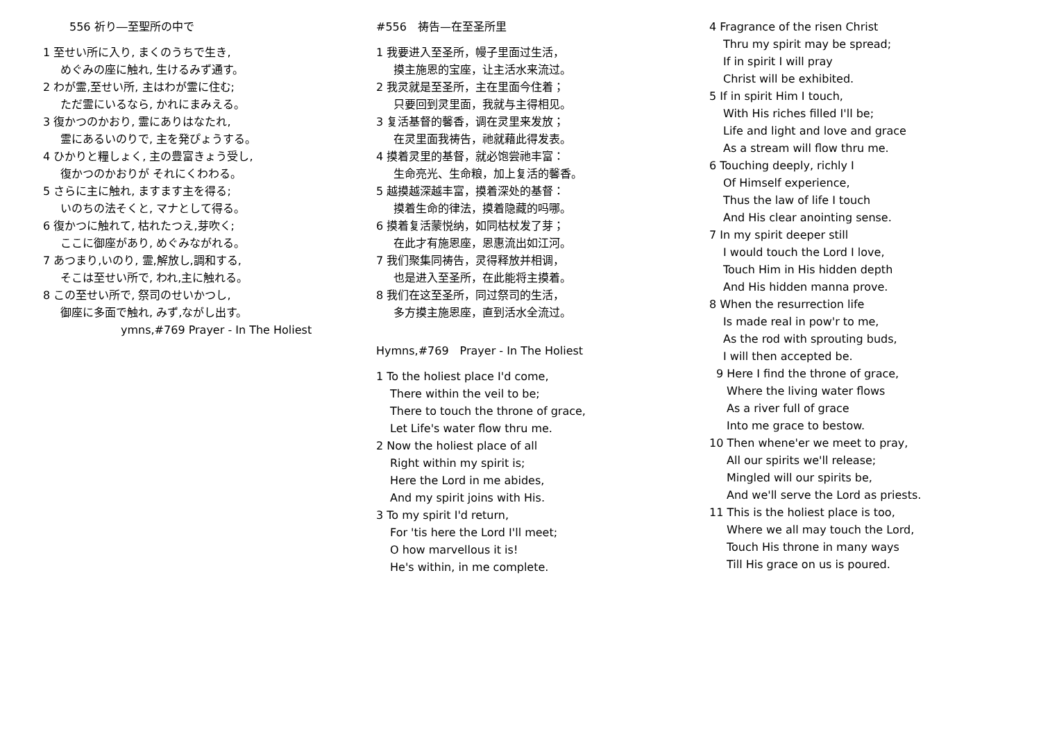556 祈り―至聖所の中で
1 至せい所に入り, まくのうちで生き,
めぐみの座に触れ, 生けるみず通す。
2 わが霊,至せい所, 主はわが霊に住む;
ただ霊にいるなら, かれにまみえる。
3 復かつのかおり, 霊にありはなたれ,
霊にあるいのりで, 主を発ぴょうする。
4 ひかりと糧しょく, 主の豊富きょう受し,
復かつのかおりが それにくわわる。
5 さらに主に触れ, ますます主を得る;
いのちの法そくと, マナとして得る。
6 復かつに触れて, 枯れたつえ,芽吹く;
ここに御座があり, めぐみながれる。
7 あつまり,いのり, 霊,解放し,調和する,
そこは至せい所で, われ,主に触れる。
8 この至せい所で, 祭司のせいかつし,
御座に多面で触れ, みず,ながし出す。
ymns,#769 Prayer - In The Holiest
#556　祷告—在至圣所里
1 我要进入至圣所，幔子里面过生活，
摸主施恩的宝座，让主活水来流过。
2 我灵就是至圣所，主在里面今住着；
只要回到灵里面，我就与主得相见。
3 复活基督的馨香，调在灵里来发放；
在灵里面我祷告，祂就藉此得发表。
4 摸着灵里的基督，就必饱尝祂丰富：
生命亮光、生命粮，加上复活的馨香。
5 越摸越深越丰富，摸着深处的基督：
摸着生命的律法，摸着隐藏的吗哪。
6 摸着复活蒙悦纳，如同枯杖发了芽；
在此才有施恩座，恩惠流出如江河。
7 我们聚集同祷告，灵得释放并相调，
也是进入至圣所，在此能将主摸着。
8 我们在这至圣所，同过祭司的生活，
多方摸主施恩座，直到活水全流过。
Hymns,#769　Prayer - In The Holiest
1 To the holiest place I'd come,
There within the veil to be;
There to touch the throne of grace,
Let Life's water flow thru me.
2 Now the holiest place of all
Right within my spirit is;
Here the Lord in me abides,
And my spirit joins with His.
3 To my spirit I'd return,
For 'tis here the Lord I'll meet;
O how marvellous it is!
He's within, in me complete.
4 Fragrance of the risen Christ
Thru my spirit may be spread;
If in spirit I will pray
Christ will be exhibited.
5 If in spirit Him I touch,
With His riches filled I'll be;
Life and light and love and grace
As a stream will flow thru me.
6 Touching deeply, richly I
Of Himself experience,
Thus the law of life I touch
And His clear anointing sense.
7 In my spirit deeper still
I would touch the Lord I love,
Touch Him in His hidden depth
And His hidden manna prove.
8 When the resurrection life
Is made real in pow'r to me,
As the rod with sprouting buds,
I will then accepted be.
9 Here I find the throne of grace,
Where the living water flows
As a river full of grace
Into me grace to bestow.
10 Then whene'er we meet to pray,
All our spirits we'll release;
Mingled will our spirits be,
And we'll serve the Lord as priests.
11 This is the holiest place is too,
Where we all may touch the Lord,
Touch His throne in many ways
Till His grace on us is poured.